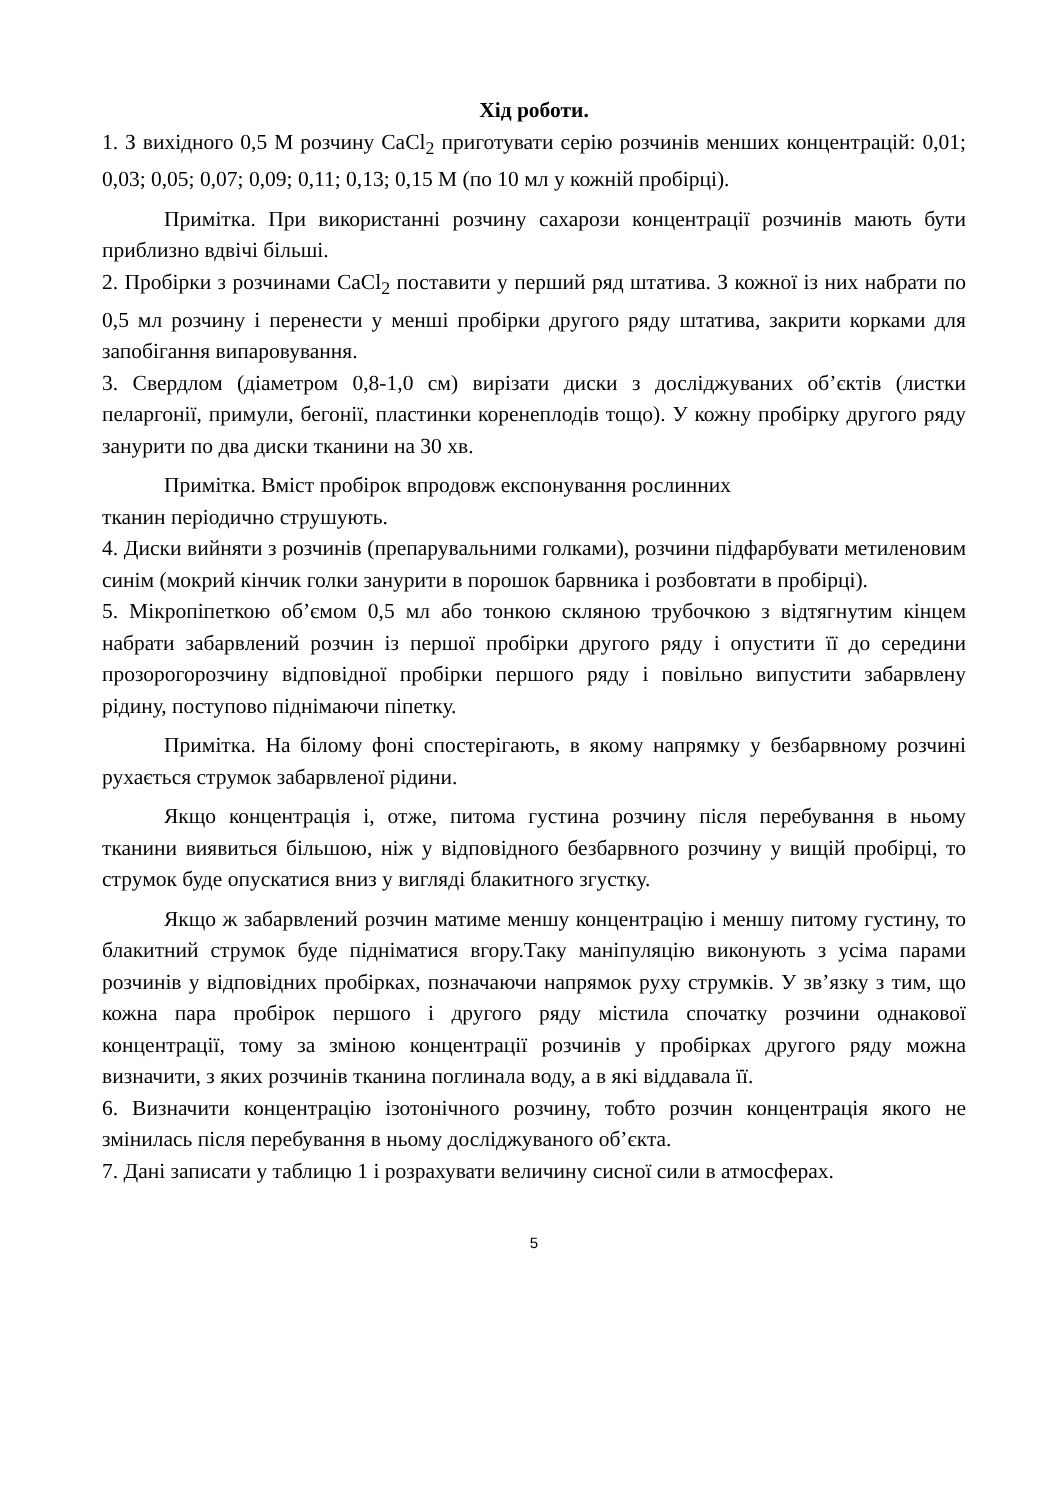Хід роботи.
1. З вихідного 0,5 М розчину CaCl<sub>2</sub> приготувати серію розчинів менших концентрацій: 0,01; 0,03; 0,05; 0,07; 0,09; 0,11; 0,13; 0,15 М (по 10 мл у кожній пробірці).
Примітка. При використанні розчину сахарози концентрації розчинів мають бути приблизно вдвічі більші.
2. Пробірки з розчинами CaCl<sub>2</sub> поставити у перший ряд штатива. З кожної із них набрати по 0,5 мл розчину і перенести у менші пробірки другого ряду штатива, закрити корками для запобігання випаровування.
3. Свердлом (діаметром 0,8-1,0 см) вирізати диски з досліджуваних об’єктів (листки пеларгонії, примули, бегонії, пластинки коренеплодів тощо). У кожну пробірку другого ряду занурити по два диски тканини на 30 хв.
Примітка. Вміст пробірок впродовж експонування рослинних
тканин періодично струшують.
4. Диски вийняти з розчинів (препарувальними голками), розчини підфарбувати метиленовим синім (мокрий кінчик голки занурити в порошок барвника і розбовтати в пробірці).
5. Мікропіпеткою об’ємом 0,5 мл або тонкою скляною трубочкою з відтягнутим кінцем набрати забарвлений розчин із першої пробірки другого ряду і опустити її до середини прозорогорозчину відповідної пробірки першого ряду і повільно випустити забарвлену рідину, поступово піднімаючи піпетку.
Примітка. На білому фоні спостерігають, в якому напрямку у безбарвному розчині рухається струмок забарвленої рідини.
Якщо концентрація і, отже, питома густина розчину після перебування в ньому тканини виявиться більшою, ніж у відповідного безбарвного розчину у вищій пробірці, то струмок буде опускатися вниз у вигляді блакитного згустку.
Якщо ж забарвлений розчин матиме меншу концентрацію і меншу питому густину, то блакитний струмок буде підніматися вгору.Таку маніпуляцію виконують з усіма парами розчинів у відповідних пробірках, позначаючи напрямок руху струмків. У зв’язку з тим, що кожна пара пробірок першого і другого ряду містила спочатку розчини однакової концентрації, тому за зміною концентрації розчинів у пробірках другого ряду можна визначити, з яких розчинів тканина поглинала воду, а в які віддавала її.
6. Визначити концентрацію ізотонічного розчину, тобто розчин концентрація якого не змінилась після перебування в ньому досліджуваного об’єкта.
7. Дані записати у таблицю 1 і розрахувати величину сисної сили в атмосферах.
5